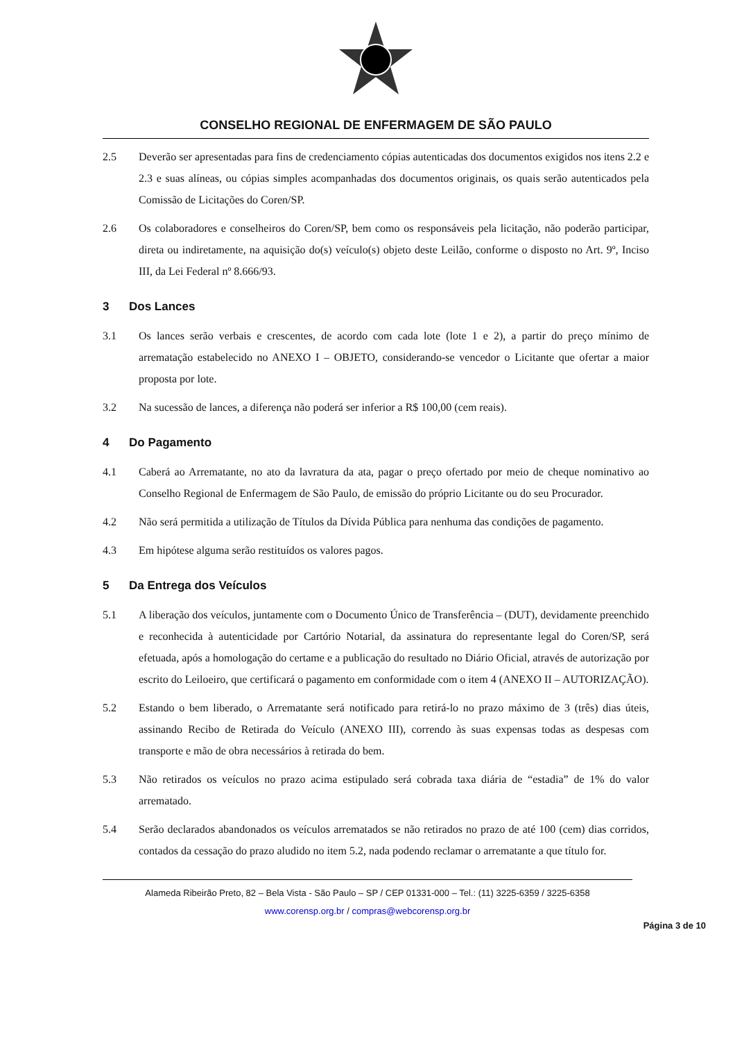CONSELHO REGIONAL DE ENFERMAGEM DE SÃO PAULO
2.5 Deverão ser apresentadas para fins de credenciamento cópias autenticadas dos documentos exigidos nos itens 2.2 e 2.3 e suas alíneas, ou cópias simples acompanhadas dos documentos originais, os quais serão autenticados pela Comissão de Licitações do Coren/SP.
2.6 Os colaboradores e conselheiros do Coren/SP, bem como os responsáveis pela licitação, não poderão participar, direta ou indiretamente, na aquisição do(s) veículo(s) objeto deste Leilão, conforme o disposto no Art. 9º, Inciso III, da Lei Federal nº 8.666/93.
3 Dos Lances
3.1 Os lances serão verbais e crescentes, de acordo com cada lote (lote 1 e 2), a partir do preço mínimo de arrematação estabelecido no ANEXO I – OBJETO, considerando-se vencedor o Licitante que ofertar a maior proposta por lote.
3.2 Na sucessão de lances, a diferença não poderá ser inferior a R$ 100,00 (cem reais).
4 Do Pagamento
4.1 Caberá ao Arrematante, no ato da lavratura da ata, pagar o preço ofertado por meio de cheque nominativo ao Conselho Regional de Enfermagem de São Paulo, de emissão do próprio Licitante ou do seu Procurador.
4.2 Não será permitida a utilização de Títulos da Dívida Pública para nenhuma das condições de pagamento.
4.3 Em hipótese alguma serão restituídos os valores pagos.
5 Da Entrega dos Veículos
5.1 A liberação dos veículos, juntamente com o Documento Único de Transferência – (DUT), devidamente preenchido e reconhecida à autenticidade por Cartório Notarial, da assinatura do representante legal do Coren/SP, será efetuada, após a homologação do certame e a publicação do resultado no Diário Oficial, através de autorização por escrito do Leiloeiro, que certificará o pagamento em conformidade com o item 4 (ANEXO II – AUTORIZAÇÃO).
5.2 Estando o bem liberado, o Arrematante será notificado para retirá-lo no prazo máximo de 3 (três) dias úteis, assinando Recibo de Retirada do Veículo (ANEXO III), correndo às suas expensas todas as despesas com transporte e mão de obra necessários à retirada do bem.
5.3 Não retirados os veículos no prazo acima estipulado será cobrada taxa diária de “estadia” de 1% do valor arrematado.
5.4 Serão declarados abandonados os veículos arrematados se não retirados no prazo de até 100 (cem) dias corridos, contados da cessação do prazo aludido no item 5.2, nada podendo reclamar o arrematante a que título for.
Alameda Ribeirão Preto, 82 – Bela Vista - São Paulo – SP / CEP 01331-000 – Tel.: (11) 3225-6359 / 3225-6358
www.corensp.org.br / compras@webcorensp.org.br
Página 3 de 10